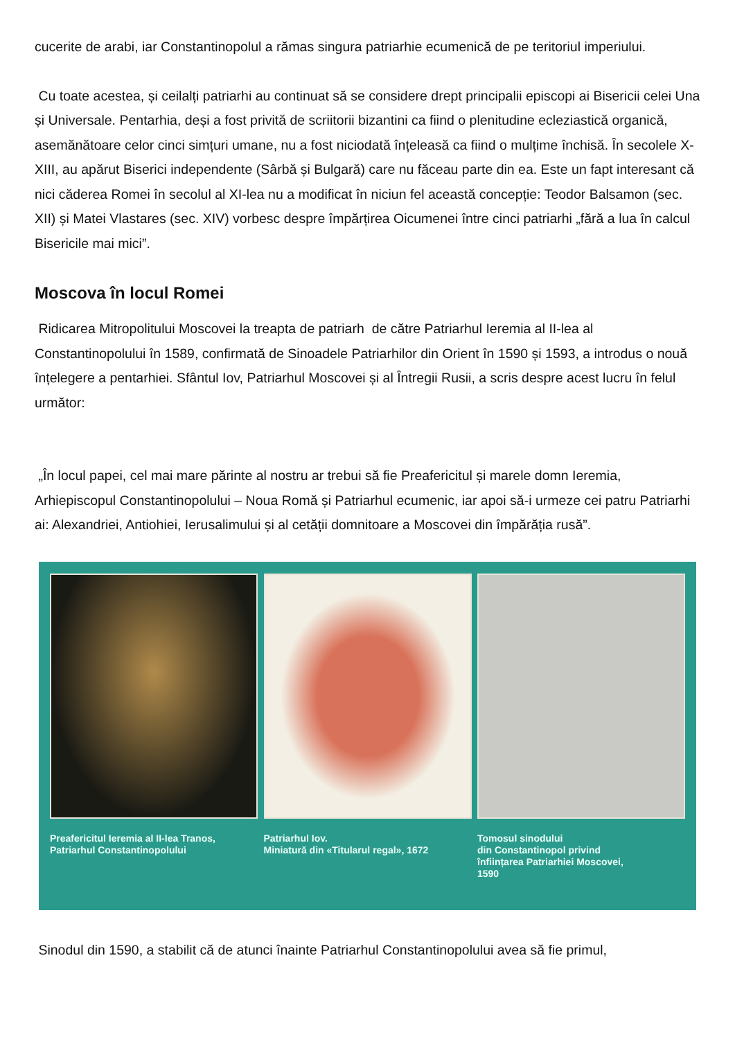cucerite de arabi, iar Constantinopolul a rămas singura patriarhie ecumenică de pe teritoriul imperiului.
Cu toate acestea, și ceilalți patriarhi au continuat să se considere drept principalii episcopi ai Bisericii celei Una și Universale. Pentarhia, deși a fost privită de scriitorii bizantini ca fiind o plenitudine ecleziastică organică, asemănătoare celor cinci simțuri umane, nu a fost niciodată înțeleasă ca fiind o mulțime închisă. În secolele X-XIII, au apărut Biserici independente (Sârbă și Bulgară) care nu făceau parte din ea. Este un fapt interesant că nici căderea Romei în secolul al XI-lea nu a modificat în niciun fel această concepție: Teodor Balsamon (sec. XII) și Matei Vlastares (sec. XIV) vorbesc despre împărțirea Oicumenei între cinci patriarhi „fără a lua în calcul Bisericile mai mici”.
Moscova în locul Romei
Ridicarea Mitropolitului Moscovei la treapta de patriarh de către Patriarhul Ieremia al II-lea al Constantinopolului în 1589, confirmată de Sinoadele Patriarhilor din Orient în 1590 și 1593, a introdus o nouă înțelegere a pentarhiei. Sfântul Iov, Patriarhul Moscovei și al Întregii Rusii, a scris despre acest lucru în felul următor:
„În locul papei, cel mai mare părinte al nostru ar trebui să fie Preafericitul și marele domn Ieremia, Arhiepiscopul Constantinopolului – Noua Romă și Patriarhul ecumenic, iar apoi să-i urmeze cei patru Patriarhi ai: Alexandriei, Antiohiei, Ierusalimului și al cetății domnitoare a Moscovei din împărăția rusă”.
Preafericitul Ieremia al II-lea Tranos,
Patriarhul Constantinopolului
Patriarhul Iov.
Miniatură din «Titularul regal», 1672
Tomosul sinodului
din Constantinopol privind
înființarea Patriarhiei Moscovei,
1590
Sinodul din 1590, a stabilit că de atunci înainte Patriarhul Constantinopolului avea să fie primul,